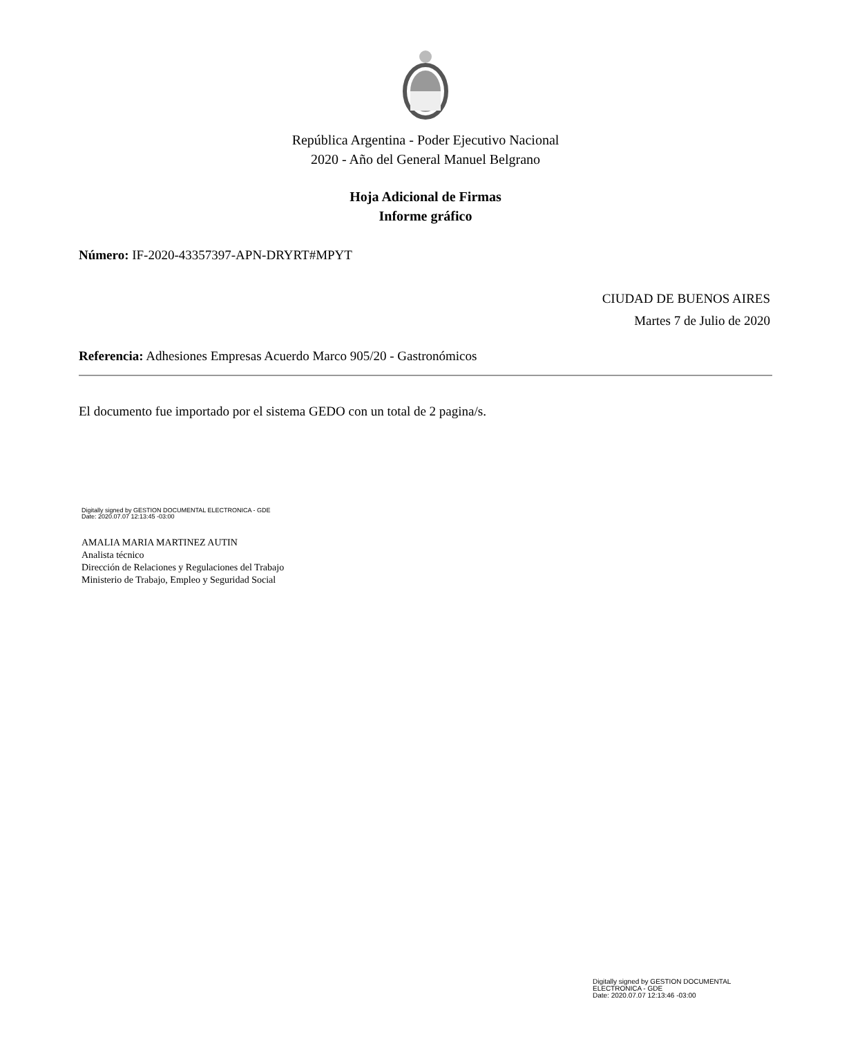República Argentina - Poder Ejecutivo Nacional
2020 - Año del General Manuel Belgrano
Hoja Adicional de Firmas
Informe gráfico
Número: IF-2020-43357397-APN-DRYRT#MPYT
CIUDAD DE BUENOS AIRES
Martes 7 de Julio de 2020
Referencia: Adhesiones Empresas Acuerdo Marco 905/20 - Gastronómicos
El documento fue importado por el sistema GEDO con un total de 2 pagina/s.
Digitally signed by GESTION DOCUMENTAL ELECTRONICA - GDE
Date: 2020.07.07 12:13:45 -03:00
AMALIA MARIA MARTINEZ AUTIN
Analista técnico
Dirección de Relaciones y Regulaciones del Trabajo
Ministerio de Trabajo, Empleo y Seguridad Social
Digitally signed by GESTION DOCUMENTAL
ELECTRONICA - GDE
Date: 2020.07.07 12:13:46 -03:00